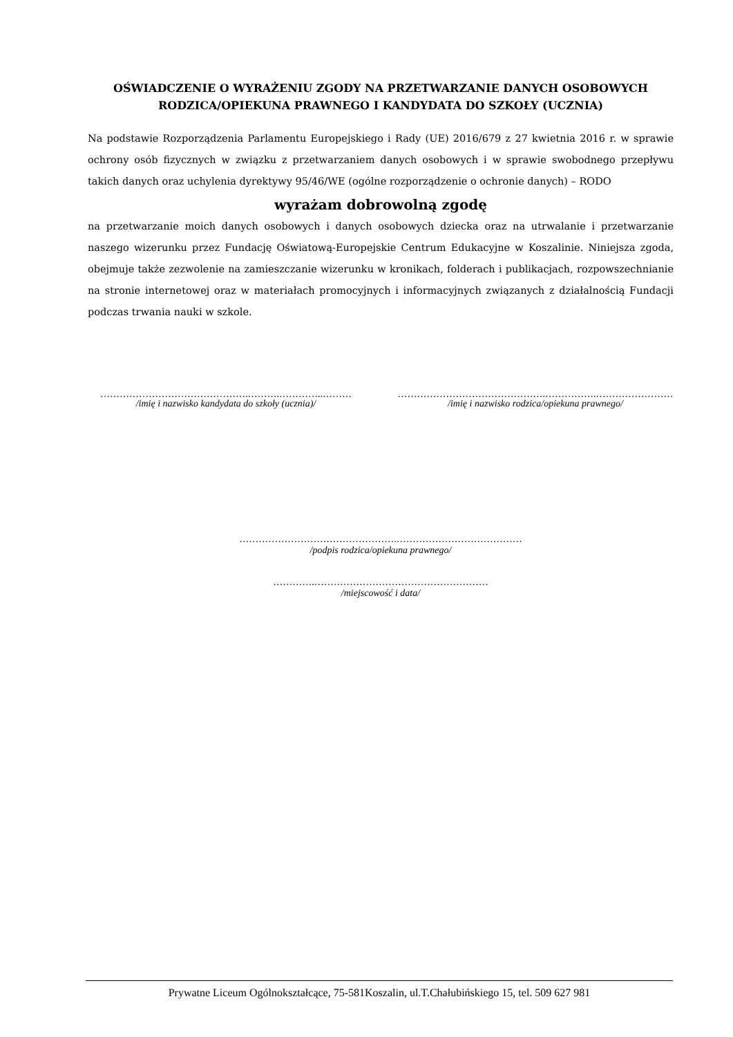OŚWIADCZENIE O WYRAŻENIU ZGODY NA PRZETWARZANIE DANYCH OSOBOWYCH RODZICA/OPIEKUNA PRAWNEGO I KANDYDATA DO SZKOŁY (UCZNIA)
Na podstawie Rozporządzenia Parlamentu Europejskiego i Rady (UE) 2016/679 z 27 kwietnia 2016 r. w sprawie ochrony osób fizycznych w związku z przetwarzaniem danych osobowych i w sprawie swobodnego przepływu takich danych oraz uchylenia dyrektywy 95/46/WE (ogólne rozporządzenie o ochronie danych) – RODO
wyrażam dobrowolną zgodę
na przetwarzanie moich danych osobowych i danych osobowych dziecka oraz na utrwalanie i przetwarzanie naszego wizerunku przez Fundację Oświatową-Europejskie Centrum Edukacyjne w Koszalinie. Niniejsza zgoda, obejmuje także zezwolenie na zamieszczanie wizerunku w kronikach, folderach i publikacjach, rozpowszechnianie na stronie internetowej oraz w materiałach promocyjnych i informacyjnych związanych z działalnością Fundacji podczas trwania nauki w szkole.
……………………………………….……….…………..………
/imię i nazwisko kandydata do szkoły (ucznia)/
……………………………………….…………….……………………
/imię i nazwisko rodzica/opiekuna prawnego/
………………………………………….…………………………………
/podpis rodzica/opiekuna prawnego/
………….………………………………………………
/miejscowość i data/
Prywatne Liceum Ogólnokształcące, 75-581Koszalin, ul.T.Chałubińskiego 15, tel. 509 627 981